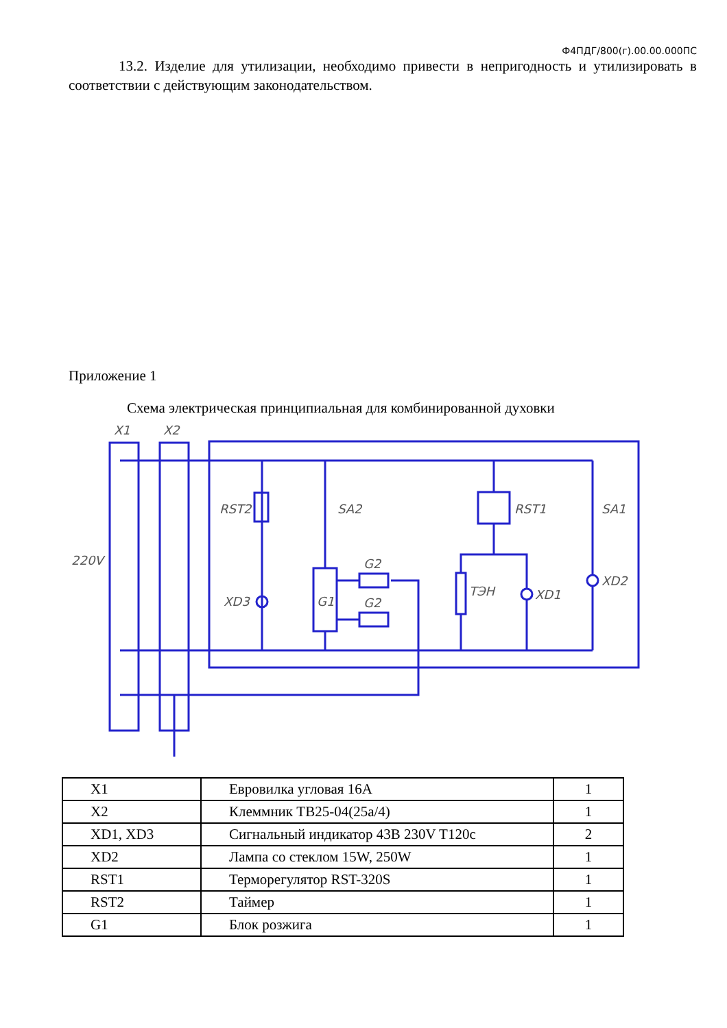Ф4ПДГ/800(г).00.00.000ПС
13.2. Изделие для утилизации, необходимо привести в непригодность и утилизировать в соответствии с действующим законодательством.
Приложение 1
Схема электрическая принципиальная для комбинированной духовки
X1
X2
220V
RST2
SA2
RST1
SA1
G2
G2
XD3
G1
ТЭН
XD1
XD2
| X1 | Евровилка угловая 16А | 1 |
| X2 | Клеммник ТВ25-04(25а/4) | 1 |
| XD1, XD3 | Сигнальный индикатор 43В 230V T120с | 2 |
| XD2 | Лампа со стеклом 15W, 250W | 1 |
| RST1 | Терморегулятор RST-320S | 1 |
| RST2 | Таймер | 1 |
| G1 | Блок розжига | 1 |